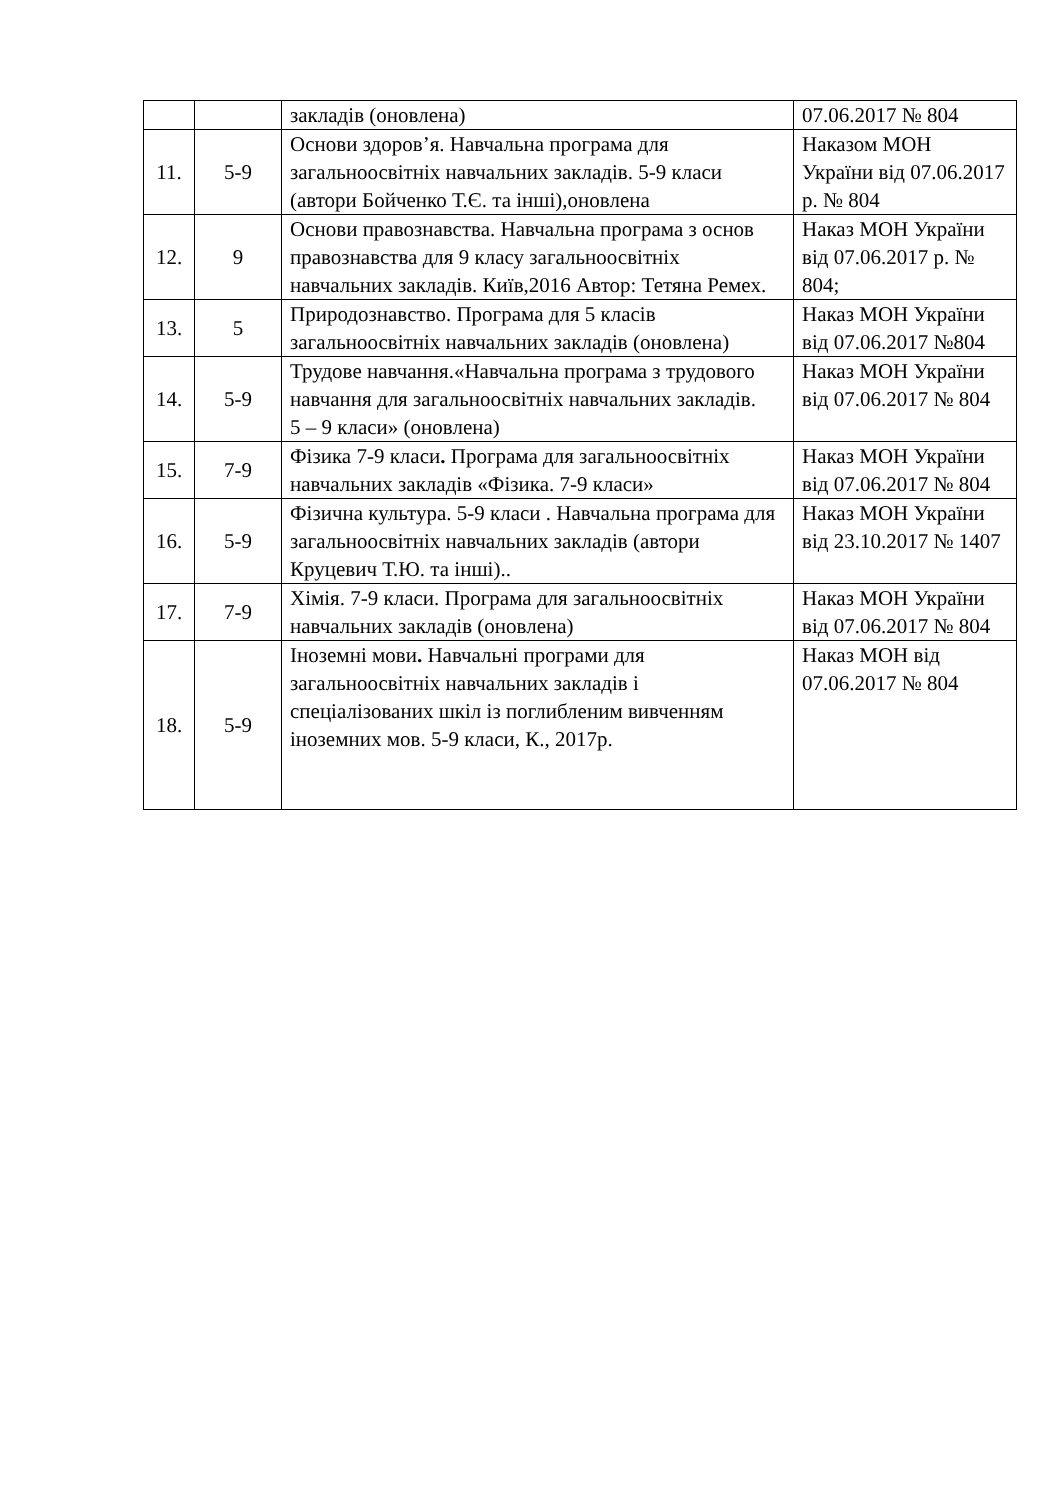| | | закладів (оновлена) | 07.06.2017 № 804 |
| 11. | 5-9 | Основи здоров’я. Навчальна програма для загальноосвітніх навчальних закладів. 5-9 класи (автори Бойченко Т.Є. та інші),оновлена | Наказом МОН України від 07.06.2017 р. № 804 |
| 12. | 9 | Основи правознавства. Навчальна програма з основ правознавства для 9 класу загальноосвітніх навчальних закладів. Київ,2016 Автор: Тетяна Ремех. | Наказ МОН України від 07.06.2017 р. № 804; |
| 13. | 5 | Природознавство. Програма для 5 класів загальноосвітніх навчальних закладів (оновлена) | Наказ МОН України від 07.06.2017 №804 |
| 14. | 5-9 | Трудове навчання.«Навчальна програма з трудового навчання для загальноосвітніх навчальних закладів. 5 – 9 класи» (оновлена) | Наказ МОН України від 07.06.2017 № 804 |
| 15. | 7-9 | Фізика 7-9 класи . Програма для загальноосвітніх навчальних закладів «Фізика. 7-9 класи» | Наказ МОН України від 07.06.2017 № 804 |
| 16. | 5-9 | Фізична культура. 5-9 класи . Навчальна програма для загальноосвітніх навчальних закладів (автори Круцевич Т.Ю. та інші).. | Наказ МОН України від 23.10.2017 № 1407 |
| 17. | 7-9 | Хімія. 7-9 класи. Програма для загальноосвітніх навчальних закладів (оновлена) | Наказ МОН України від 07.06.2017 № 804 |
| 18. | 5-9 | Іноземні мови . Навчальні програми для загальноосвітніх навчальних закладів і спеціалізованих шкіл із поглибленим вивченням іноземних мов. 5-9 класи, К., 2017р. | Наказ МОН від 07.06.2017 № 804 |